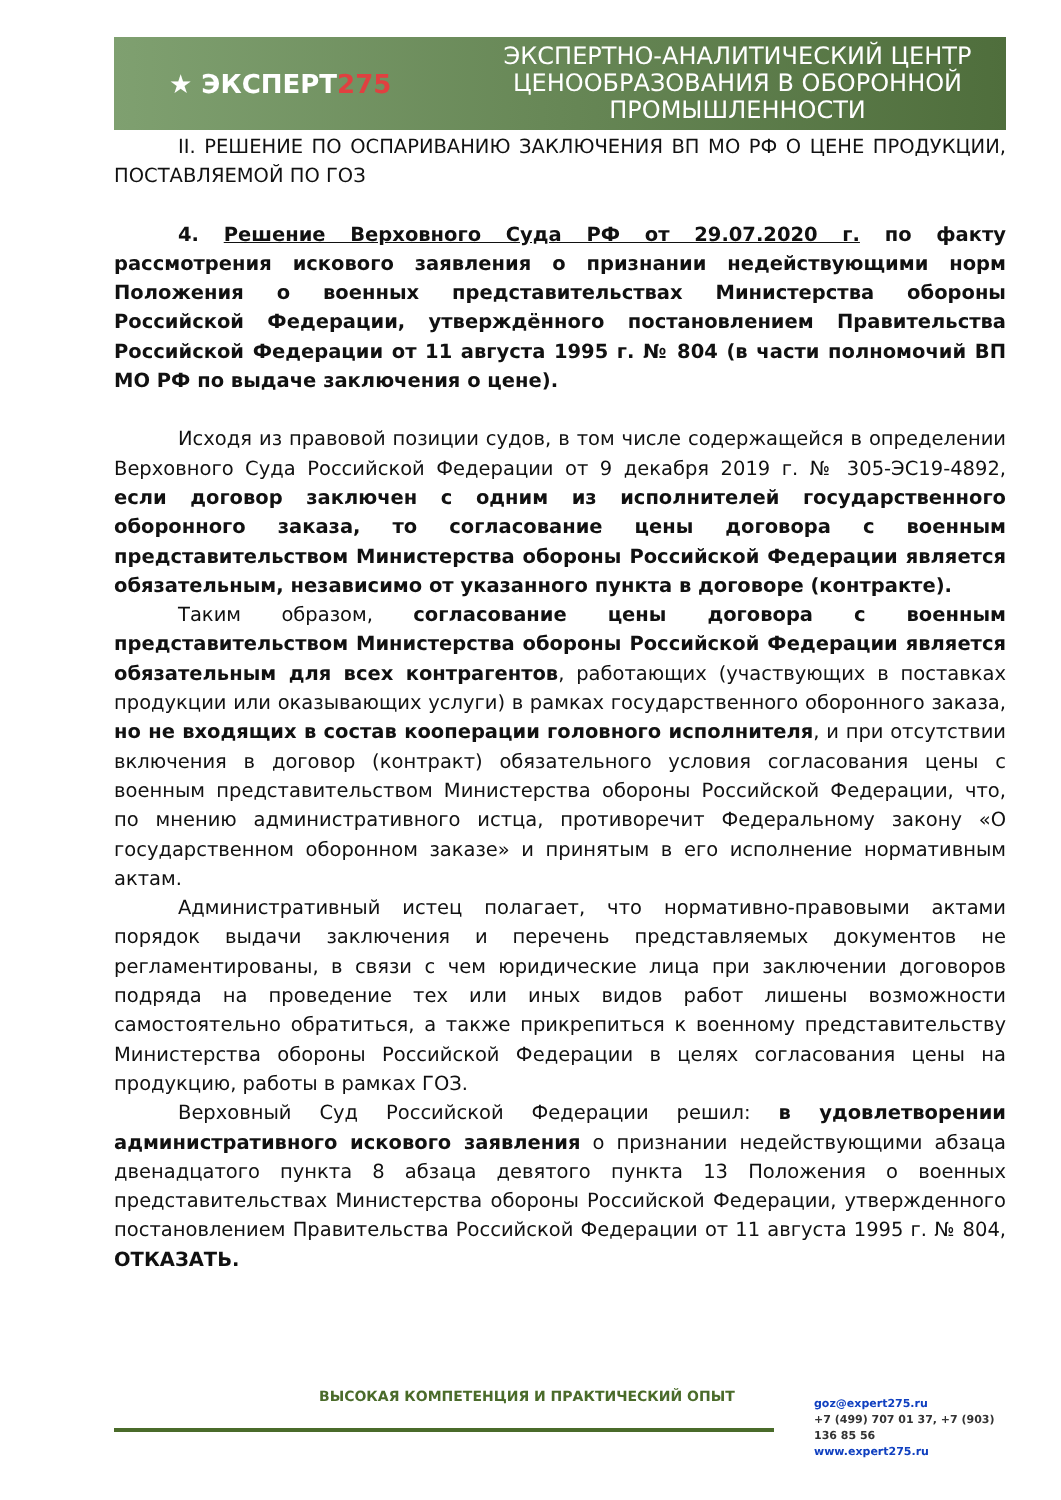★ ЭКСПЕРТ275
ЭКСПЕРТНО-АНАЛИТИЧЕСКИЙ ЦЕНТР
ЦЕНООБРАЗОВАНИЯ В ОБОРОННОЙ
ПРОМЫШЛЕННОСТИ
II. РЕШЕНИЕ ПО ОСПАРИВАНИЮ ЗАКЛЮЧЕНИЯ ВП МО РФ О ЦЕНЕ ПРОДУКЦИИ, ПОСТАВЛЯЕМОЙ ПО ГОЗ
4. Решение Верховного Суда РФ от 29.07.2020 г. по факту рассмотрения искового заявления о признании недействующими норм Положения о военных представительствах Министерства обороны Российской Федерации, утверждённого постановлением Правительства Российской Федерации от 11 августа 1995 г. № 804 (в части полномочий ВП МО РФ по выдаче заключения о цене).
Исходя из правовой позиции судов, в том числе содержащейся в определении Верховного Суда Российской Федерации от 9 декабря 2019 г. № 305-ЭС19-4892, если договор заключен с одним из исполнителей государственного оборонного заказа, то согласование цены договора с военным представительством Министерства обороны Российской Федерации является обязательным, независимо от указанного пункта в договоре (контракте).
Таким образом, согласование цены договора с военным представительством Министерства обороны Российской Федерации является обязательным для всех контрагентов, работающих (участвующих в поставках продукции или оказывающих услуги) в рамках государственного оборонного заказа, но не входящих в состав кооперации головного исполнителя, и при отсутствии включения в договор (контракт) обязательного условия согласования цены с военным представительством Министерства обороны Российской Федерации, что, по мнению административного истца, противоречит Федеральному закону «О государственном оборонном заказе» и принятым в его исполнение нормативным актам.
Административный истец полагает, что нормативно-правовыми актами порядок выдачи заключения и перечень представляемых документов не регламентированы, в связи с чем юридические лица при заключении договоров подряда на проведение тех или иных видов работ лишены возможности самостоятельно обратиться, а также прикрепиться к военному представительству Министерства обороны Российской Федерации в целях согласования цены на продукцию, работы в рамках ГОЗ.
Верховный Суд Российской Федерации решил: в удовлетворении административного искового заявления о признании недействующими абзаца двенадцатого пункта 8 абзаца девятого пункта 13 Положения о военных представительствах Министерства обороны Российской Федерации, утвержденного постановлением Правительства Российской Федерации от 11 августа 1995 г. № 804, ОТКАЗАТЬ.
ВЫСОКАЯ КОМПЕТЕНЦИЯ И ПРАКТИЧЕСКИЙ ОПЫТ
goz@expert275.ru
+7 (499) 707 01 37, +7 (903) 136 85 56
www.expert275.ru